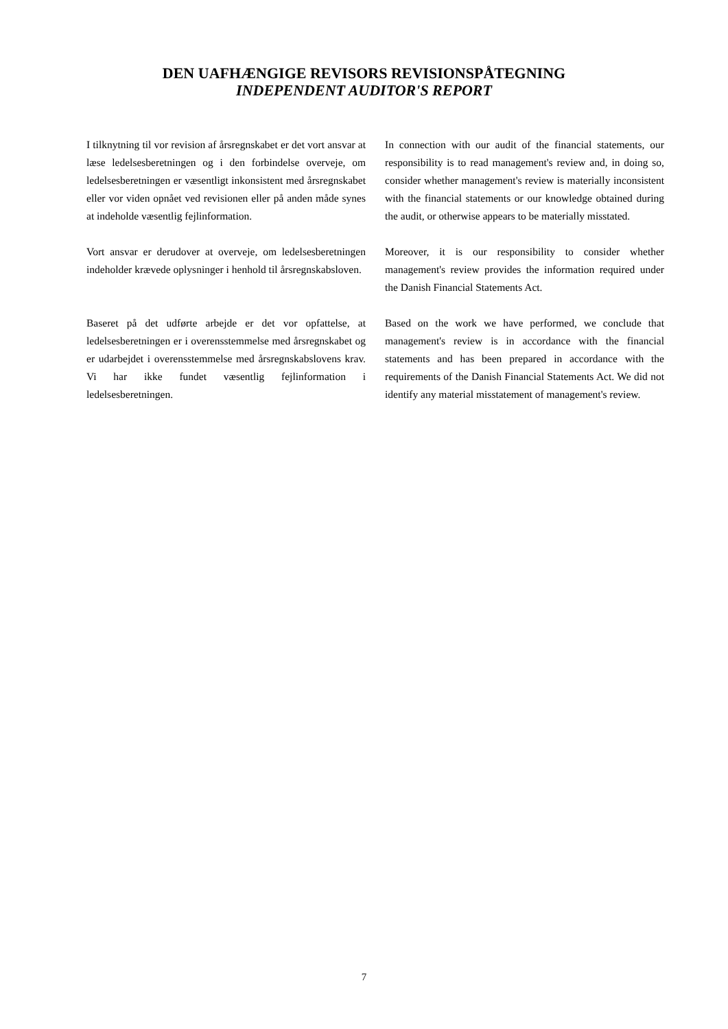DEN UAFHÆNGIGE REVISORS REVISIONSPÅTEGNING
INDEPENDENT AUDITOR'S REPORT
I tilknytning til vor revision af årsregnskabet er det vort ansvar at læse ledelsesberetningen og i den forbindelse overveje, om ledelsesberetningen er væsentligt inkonsistent med årsregnskabet eller vor viden opnået ved revisionen eller på anden måde synes at indeholde væsentlig fejlinformation.
In connection with our audit of the financial statements, our responsibility is to read management's review and, in doing so, consider whether management's review is materially inconsistent with the financial statements or our knowledge obtained during the audit, or otherwise appears to be materially misstated.
Vort ansvar er derudover at overveje, om ledelsesberetningen indeholder krævede oplysninger i henhold til årsregnskabsloven.
Moreover, it is our responsibility to consider whether management's review provides the information required under the Danish Financial Statements Act.
Baseret på det udførte arbejde er det vor opfattelse, at ledelsesberetningen er i overensstemmelse med årsregnskabet og er udarbejdet i overensstemmelse med årsregnskabslovens krav. Vi har ikke fundet væsentlig fejlinformation i ledelsesberetningen.
Based on the work we have performed, we conclude that management's review is in accordance with the financial statements and has been prepared in accordance with the requirements of the Danish Financial Statements Act. We did not identify any material misstatement of management's review.
7